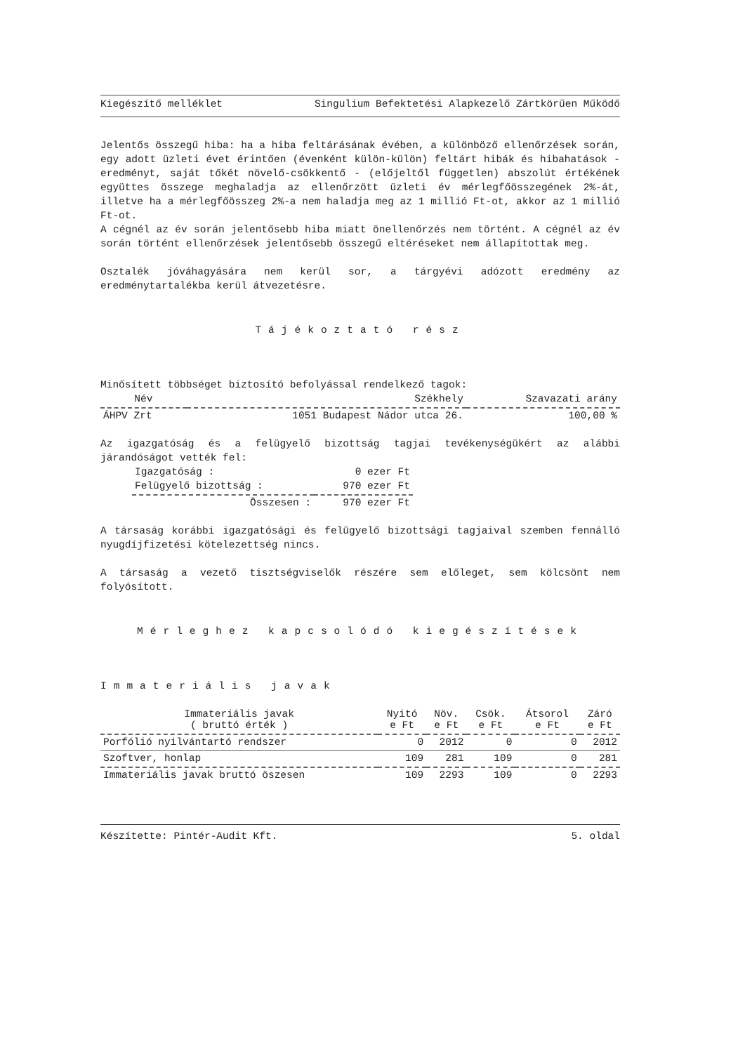Kiegészítő melléklet Singulium Befektetési Alapkezelő Zártkörűen Működő
Jelentős összegű hiba: ha a hiba feltárásának évében, a különböző ellenőrzések során, egy adott üzleti évet érintően (évenként külön-külön) feltárt hibák és hibahatások - eredményt, saját tőkét növelő-csökkentő - (előjeltől független) abszolút értékének együttes összege meghaladja az ellenőrzött üzleti év mérlegfőösszegének 2%-át, illetve ha a mérlegfőösszeg 2%-a nem haladja meg az 1 millió Ft-ot, akkor az 1 millió Ft-ot.
A cégnél az év során jelentősebb hiba miatt önellenőrzés nem történt. A cégnél az év során történt ellenőrzések jelentősebb összegű eltéréseket nem állapítottak meg.
Osztalék jóváhagyására nem kerül sor, a tárgyévi adózott eredmény az eredménytartalékba kerül átvezetésre.
Tájékoztató rész
Minősített többséget biztosító befolyással rendelkező tagok:
| Név | Székhely | Szavazati arány |
| --- | --- | --- |
| ÁHPV Zrt | 1051 Budapest Nádor utca 26. | 100,00 % |
Az igazgatóság és a felügyelő bizottság tagjai tevékenységükért az alábbi járandóságot vették fel:
| Igazgatóság : | 0 ezer Ft |
| Felügyelő bizottság : | 970 ezer Ft |
| Összesen : | 970 ezer Ft |
A társaság korábbi igazgatósági és felügyelő bizottsági tagjaival szemben fennálló nyugdíjfizetési kötelezettség nincs.
A társaság a vezető tisztségviselők részére sem előleget, sem kölcsönt nem folyósított.
Mérleghez kapcsolódó kiegészítések
Immateriális javak
| Immateriális javak ( bruttó érték ) | Nyitó e Ft | Növ. e Ft | Csök. e Ft | Átsorol e Ft | Záró e Ft |
| --- | --- | --- | --- | --- | --- |
| Porfólió nyilvántartó rendszer | 0 | 2012 | 0 | 0 | 2012 |
| Szoftver, honlap | 109 | 281 | 109 | 0 | 281 |
| Immateriális javak bruttó öszesen | 109 | 2293 | 109 | 0 | 2293 |
Készítette: Pintér-Audit Kft. 5. oldal